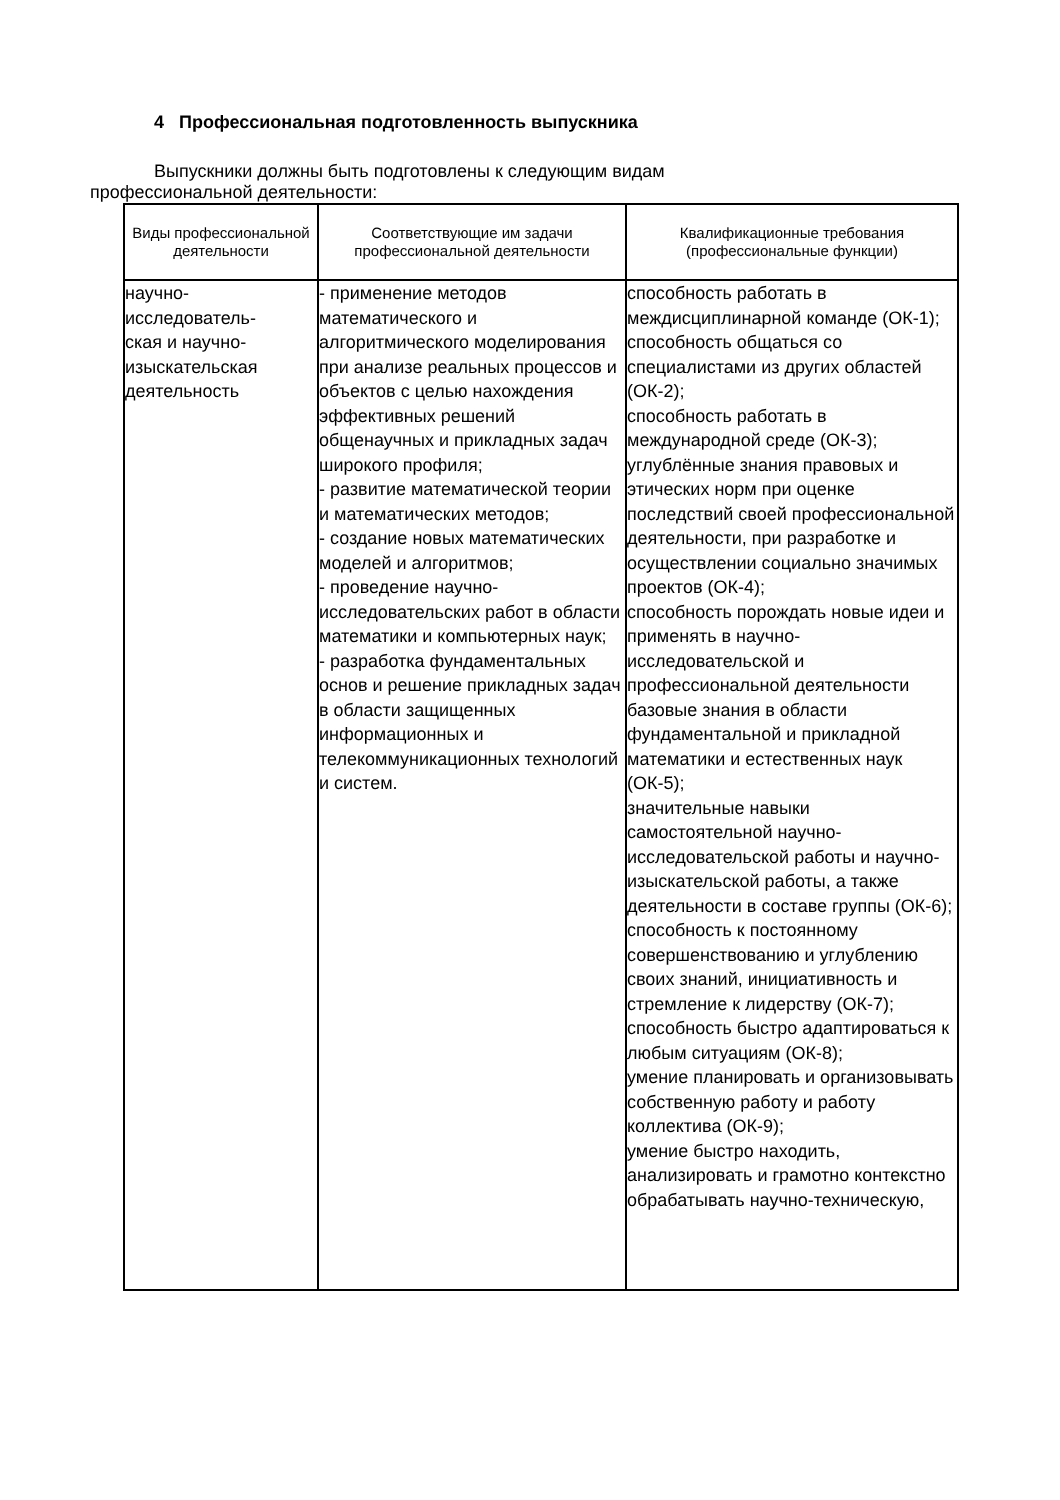4 Профессиональная подготовленность выпускника
Выпускники должны быть подготовлены к следующим видам профессиональной деятельности:
| Виды профессиональной деятельности | Соответствующие им задачи профессиональной деятельности | Квалификационные требования (профессиональные функции) |
| --- | --- | --- |
| научно- исследователь- ская и научно- изыскательская деятельность | - применение методов математического и алгоритмического моделирования при анализе реальных процессов и объектов с целью нахождения эффективных решений общенаучных и прикладных задач широкого профиля; - развитие математической теории и математических методов; - создание новых математических моделей и алгоритмов; - проведение научно-исследовательских работ в области математики и компьютерных наук; - разработка фундаментальных основ и решение прикладных задач в области защищенных информационных и телекоммуникационных технологий и систем. | способность работать в междисциплинарной команде (ОК-1); способность общаться со специалистами из других областей (ОК-2); способность работать в международной среде (ОК-3); углублённые знания правовых и этических норм при оценке последствий своей профессиональной деятельности, при разработке и осуществлении социально значимых проектов (ОК-4); способность порождать новые идеи и применять в научно-исследовательской и профессиональной деятельности базовые знания в области фундаментальной и прикладной математики и естественных наук (ОК-5); значительные навыки самостоятельной научно-исследовательской работы и научно-изыскательской работы, а также деятельности в составе группы (ОК-6); способность к постоянному совершенствованию и углублению своих знаний, инициативность и стремление к лидерству (ОК-7); способность быстро адаптироваться к любым ситуациям (ОК-8); умение планировать и организовывать собственную работу и работу коллектива (ОК-9); умение быстро находить, анализировать и грамотно контекстно обрабатывать научно-техническую, |